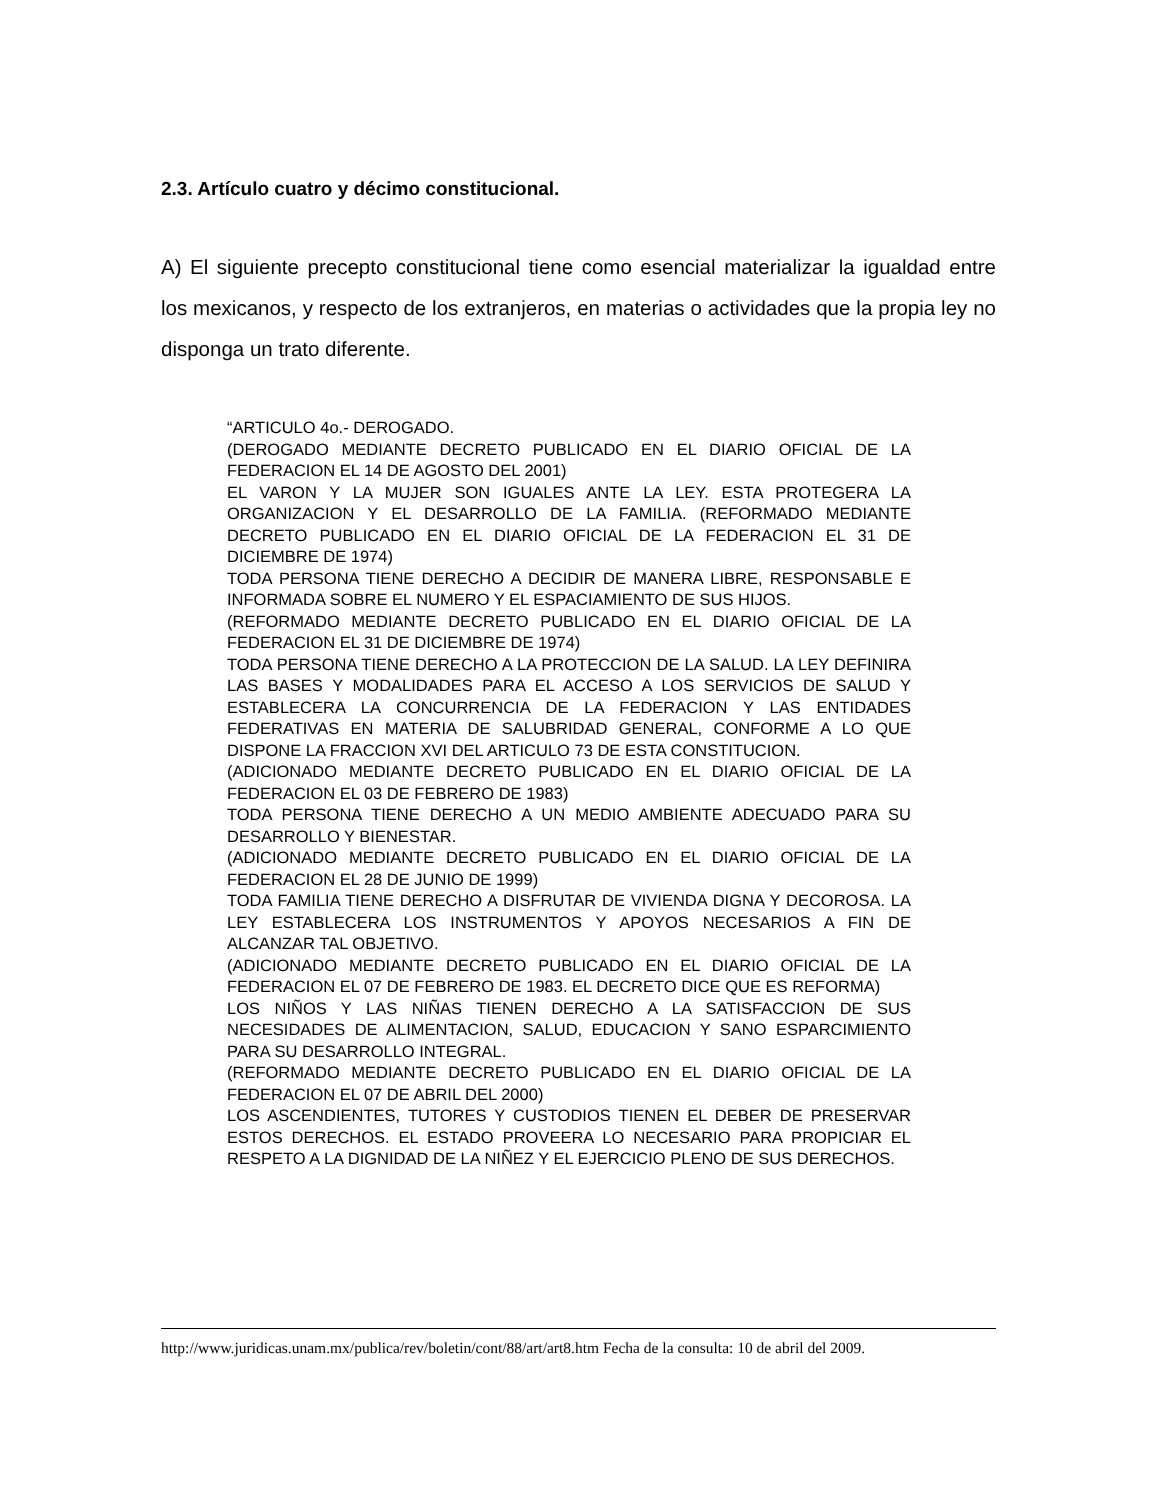2.3. Artículo cuatro y décimo constitucional.
A) El siguiente precepto constitucional tiene como esencial materializar la igualdad entre los mexicanos, y respecto de los extranjeros, en materias o actividades que la propia ley no disponga un trato diferente.
“ARTICULO 4o.- DEROGADO.
(DEROGADO MEDIANTE DECRETO PUBLICADO EN EL DIARIO OFICIAL DE LA FEDERACION EL 14 DE AGOSTO DEL 2001)
EL VARON Y LA MUJER SON IGUALES ANTE LA LEY. ESTA PROTEGERA LA ORGANIZACION Y EL DESARROLLO DE LA FAMILIA. (REFORMADO MEDIANTE DECRETO PUBLICADO EN EL DIARIO OFICIAL DE LA FEDERACION EL 31 DE DICIEMBRE DE 1974)
TODA PERSONA TIENE DERECHO A DECIDIR DE MANERA LIBRE, RESPONSABLE E INFORMADA SOBRE EL NUMERO Y EL ESPACIAMIENTO DE SUS HIJOS.
(REFORMADO MEDIANTE DECRETO PUBLICADO EN EL DIARIO OFICIAL DE LA FEDERACION EL 31 DE DICIEMBRE DE 1974)
TODA PERSONA TIENE DERECHO A LA PROTECCION DE LA SALUD. LA LEY DEFINIRA LAS BASES Y MODALIDADES PARA EL ACCESO A LOS SERVICIOS DE SALUD Y ESTABLECERA LA CONCURRENCIA DE LA FEDERACION Y LAS ENTIDADES FEDERATIVAS EN MATERIA DE SALUBRIDAD GENERAL, CONFORME A LO QUE DISPONE LA FRACCION XVI DEL ARTICULO 73 DE ESTA CONSTITUCION.
(ADICIONADO MEDIANTE DECRETO PUBLICADO EN EL DIARIO OFICIAL DE LA FEDERACION EL 03 DE FEBRERO DE 1983)
TODA PERSONA TIENE DERECHO A UN MEDIO AMBIENTE ADECUADO PARA SU DESARROLLO Y BIENESTAR.
(ADICIONADO MEDIANTE DECRETO PUBLICADO EN EL DIARIO OFICIAL DE LA FEDERACION EL 28 DE JUNIO DE 1999)
TODA FAMILIA TIENE DERECHO A DISFRUTAR DE VIVIENDA DIGNA Y DECOROSA. LA LEY ESTABLECERA LOS INSTRUMENTOS Y APOYOS NECESARIOS A FIN DE ALCANZAR TAL OBJETIVO.
(ADICIONADO MEDIANTE DECRETO PUBLICADO EN EL DIARIO OFICIAL DE LA FEDERACION EL 07 DE FEBRERO DE 1983. EL DECRETO DICE QUE ES REFORMA)
LOS NIÑOS Y LAS NIÑAS TIENEN DERECHO A LA SATISFACCION DE SUS NECESIDADES DE ALIMENTACION, SALUD, EDUCACION Y SANO ESPARCIMIENTO PARA SU DESARROLLO INTEGRAL.
(REFORMADO MEDIANTE DECRETO PUBLICADO EN EL DIARIO OFICIAL DE LA FEDERACION EL 07 DE ABRIL DEL 2000)
LOS ASCENDIENTES, TUTORES Y CUSTODIOS TIENEN EL DEBER DE PRESERVAR ESTOS DERECHOS. EL ESTADO PROVEERA LO NECESARIO PARA PROPICIAR EL RESPETO A LA DIGNIDAD DE LA NIÑEZ Y EL EJERCICIO PLENO DE SUS DERECHOS.
http://www.juridicas.unam.mx/publica/rev/boletin/cont/88/art/art8.htm Fecha de la consulta: 10 de abril del 2009.